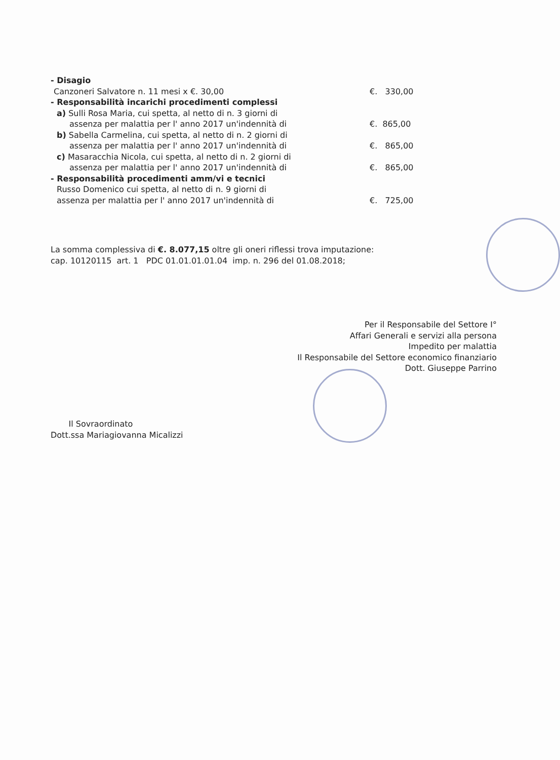- Disagio
Canzoneri Salvatore n. 11 mesi x €. 30,00
€. 330,00
- Responsabilità incarichi procedimenti complessi
a) Sulli Rosa Maria, cui spetta, al netto di n. 3 giorni di
assenza per malattia per l' anno 2017 un'indennità di
€. 865,00
b) Sabella Carmelina, cui spetta, al netto di n. 2 giorni di
assenza per malattia per l' anno 2017 un'indennità di
€. 865,00
c) Masaracchia Nicola, cui spetta, al netto di n. 2 giorni di
assenza per malattia per l' anno 2017 un'indennità di
€. 865,00
- Responsabilità procedimenti amm/vi e tecnici
Russo Domenico cui spetta, al netto di n. 9 giorni di
assenza per malattia per l' anno 2017 un'indennità di
€. 725,00
La somma complessiva di €. 8.077,15 oltre gli oneri riflessi trova imputazione:
cap. 10120115 art. 1 PDC 01.01.01.01.04 imp. n. 296 del 01.08.2018;
Per il Responsabile del Settore I°
Affari Generali e servizi alla persona
Impedito per malattia
Il Responsabile del Settore economico finanziario
Dott. Giuseppe Parrino
Il Sovraordinato
Dott.ssa Mariagiovanna Micalizzi